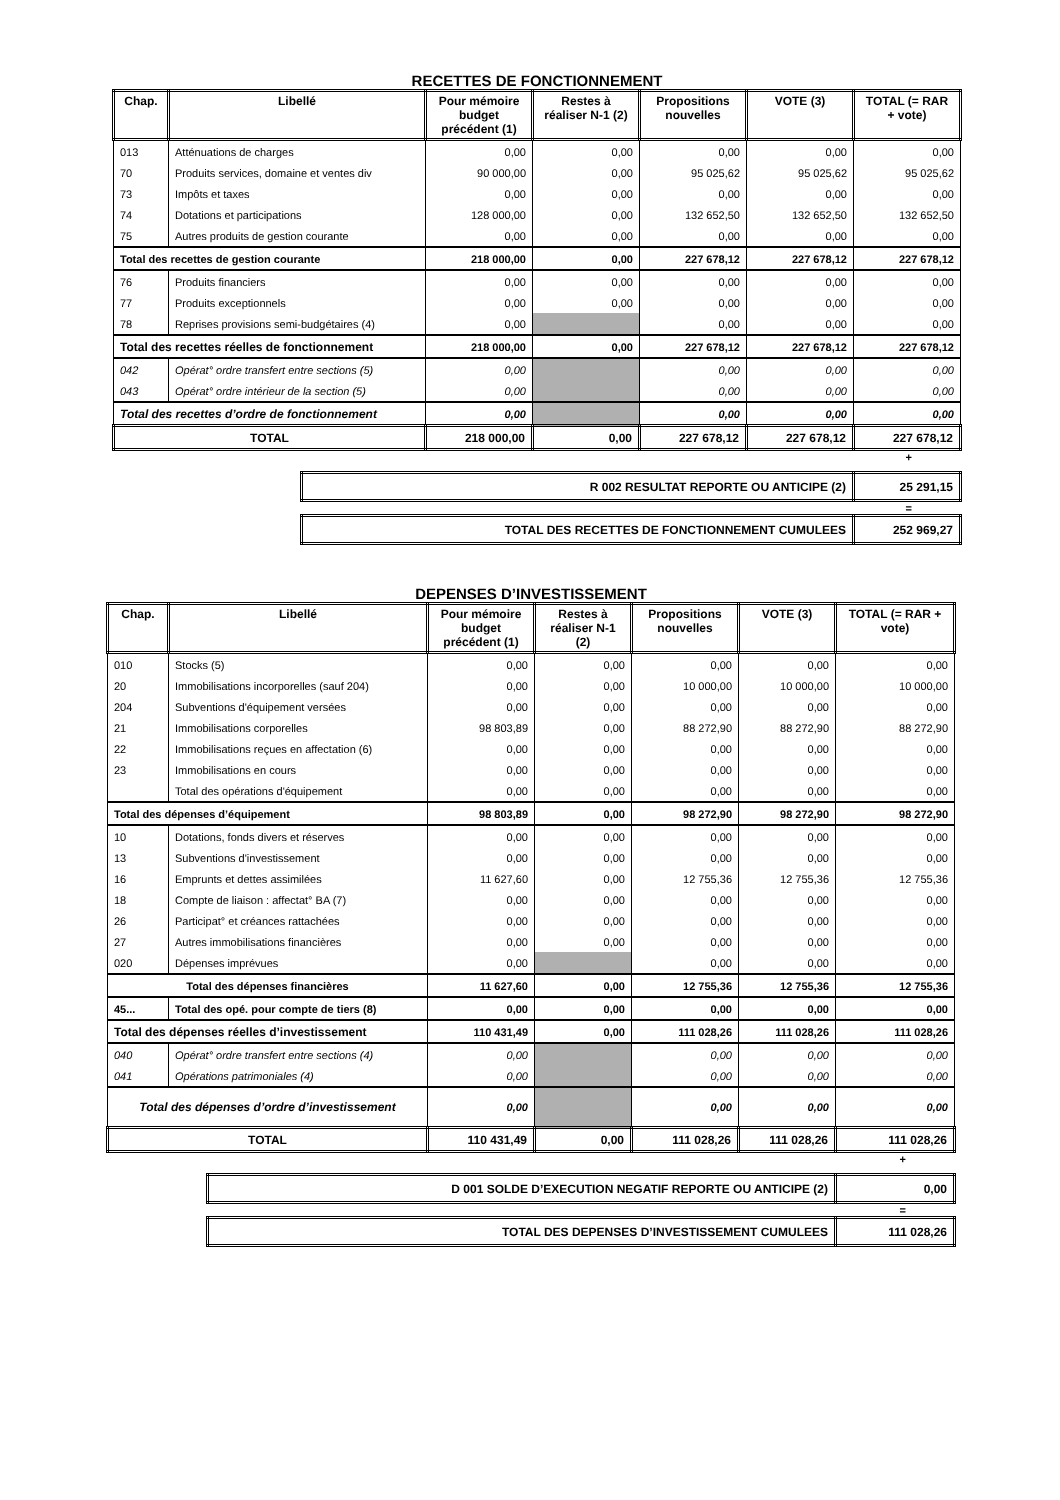RECETTES DE FONCTIONNEMENT
| Chap. | Libellé | Pour mémoire budget précédent (1) | Restes à réaliser N-1 (2) | Propositions nouvelles | VOTE (3) | TOTAL (= RAR + vote) |
| --- | --- | --- | --- | --- | --- | --- |
| 013 | Atténuations de charges | 0,00 | 0,00 | 0,00 | 0,00 | 0,00 |
| 70 | Produits services, domaine et ventes div | 90 000,00 | 0,00 | 95 025,62 | 95 025,62 | 95 025,62 |
| 73 | Impôts et taxes | 0,00 | 0,00 | 0,00 | 0,00 | 0,00 |
| 74 | Dotations et participations | 128 000,00 | 0,00 | 132 652,50 | 132 652,50 | 132 652,50 |
| 75 | Autres produits de gestion courante | 0,00 | 0,00 | 0,00 | 0,00 | 0,00 |
| Total des recettes de gestion courante | | 218 000,00 | 0,00 | 227 678,12 | 227 678,12 | 227 678,12 |
| 76 | Produits financiers | 0,00 | 0,00 | 0,00 | 0,00 | 0,00 |
| 77 | Produits exceptionnels | 0,00 | 0,00 | 0,00 | 0,00 | 0,00 |
| 78 | Reprises provisions semi-budgétaires (4) | 0,00 | | 0,00 | 0,00 | 0,00 |
| Total des recettes réelles de fonctionnement | | 218 000,00 | 0,00 | 227 678,12 | 227 678,12 | 227 678,12 |
| 042 | Opérat° ordre transfert entre sections (5) | 0,00 | | 0,00 | 0,00 | 0,00 |
| 043 | Opérat° ordre intérieur de la section (5) | 0,00 | | 0,00 | 0,00 | 0,00 |
| Total des recettes d’ordre de fonctionnement | | 0,00 | | 0,00 | 0,00 | 0,00 |
| TOTAL | | 218 000,00 | 0,00 | 227 678,12 | 227 678,12 | 227 678,12 |
+
| R 002 RESULTAT REPORTE OU ANTICIPE (2) | 25 291,15 |
=
| TOTAL DES RECETTES DE FONCTIONNEMENT CUMULEES | 252 969,27 |
DEPENSES D’INVESTISSEMENT
| Chap. | Libellé | Pour mémoire budget précédent (1) | Restes à réaliser N-1 (2) | Propositions nouvelles | VOTE (3) | TOTAL (= RAR + vote) |
| --- | --- | --- | --- | --- | --- | --- |
| 010 | Stocks (5) | 0,00 | 0,00 | 0,00 | 0,00 | 0,00 |
| 20 | Immobilisations incorporelles (sauf 204) | 0,00 | 0,00 | 10 000,00 | 10 000,00 | 10 000,00 |
| 204 | Subventions d'équipement versées | 0,00 | 0,00 | 0,00 | 0,00 | 0,00 |
| 21 | Immobilisations corporelles | 98 803,89 | 0,00 | 88 272,90 | 88 272,90 | 88 272,90 |
| 22 | Immobilisations reçues en affectation (6) | 0,00 | 0,00 | 0,00 | 0,00 | 0,00 |
| 23 | Immobilisations en cours | 0,00 | 0,00 | 0,00 | 0,00 | 0,00 |
| | Total des opérations d'équipement | 0,00 | 0,00 | 0,00 | 0,00 | 0,00 |
| Total des dépenses d’équipement | | 98 803,89 | 0,00 | 98 272,90 | 98 272,90 | 98 272,90 |
| 10 | Dotations, fonds divers et réserves | 0,00 | 0,00 | 0,00 | 0,00 | 0,00 |
| 13 | Subventions d'investissement | 0,00 | 0,00 | 0,00 | 0,00 | 0,00 |
| 16 | Emprunts et dettes assimilées | 11 627,60 | 0,00 | 12 755,36 | 12 755,36 | 12 755,36 |
| 18 | Compte de liaison : affectat° BA (7) | 0,00 | 0,00 | 0,00 | 0,00 | 0,00 |
| 26 | Participat° et créances rattachées | 0,00 | 0,00 | 0,00 | 0,00 | 0,00 |
| 27 | Autres immobilisations financières | 0,00 | 0,00 | 0,00 | 0,00 | 0,00 |
| 020 | Dépenses imprévues | 0,00 | | 0,00 | 0,00 | 0,00 |
| Total des dépenses financières | | 11 627,60 | 0,00 | 12 755,36 | 12 755,36 | 12 755,36 |
| 45... | Total des opé. pour compte de tiers (8) | 0,00 | 0,00 | 0,00 | 0,00 | 0,00 |
| Total des dépenses réelles d’investissement | | 110 431,49 | 0,00 | 111 028,26 | 111 028,26 | 111 028,26 |
| 040 | Opérat° ordre transfert entre sections (4) | 0,00 | | 0,00 | 0,00 | 0,00 |
| 041 | Opérations patrimoniales (4) | 0,00 | | 0,00 | 0,00 | 0,00 |
| Total des dépenses d’ordre d’investissement | | 0,00 | | 0,00 | 0,00 | 0,00 |
| TOTAL | | 110 431,49 | 0,00 | 111 028,26 | 111 028,26 | 111 028,26 |
+
| D 001 SOLDE D’EXECUTION NEGATIF REPORTE OU ANTICIPE (2) | 0,00 |
=
| TOTAL DES DEPENSES D’INVESTISSEMENT CUMULEES | 111 028,26 |